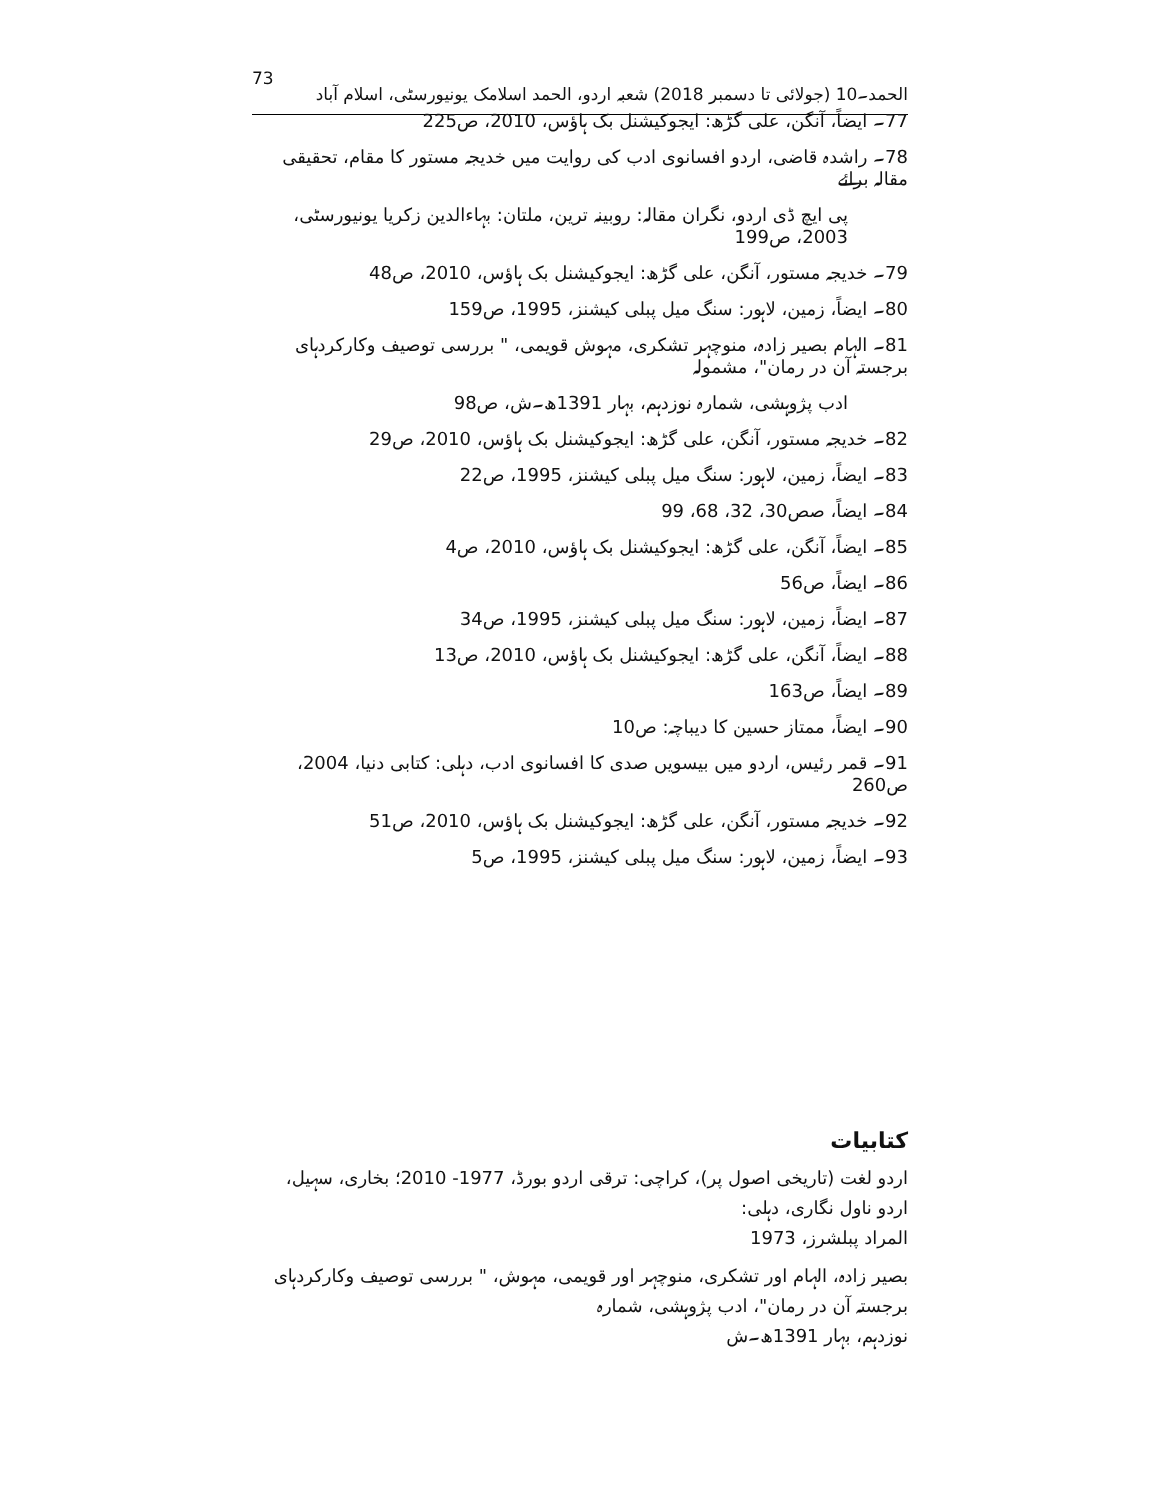73 الحمد۔10 (جولائی تا دسمبر 2018) شعبہ اردو، الحمد اسلامک یونیورسٹی، اسلام آباد
77۔ ایضاً، آنگن، علی گڑھ: ایجوکیشنل بک ہاؤس، 2010، ص225
78۔ راشدہ قاضی، اردو افسانوی ادب کی روایت میں خدیجہ مستور کا مقام، تحقیقی مقالہ برائے
پی ایچ ڈی اردو، نگران مقالہ: روبینہ ترین، ملتان: بہاءالدین زکریا یونیورسٹی، 2003، ص199
79۔ خدیجہ مستور، آنگن، علی گڑھ: ایجوکیشنل بک ہاؤس، 2010، ص48
80۔ ایضاً، زمین، لاہور: سنگ میل پبلی کیشنز، 1995، ص159
81۔ الہام بصیر زادہ، منوچہر تشکری، مہوش قویمی، " بررسی توصیف وکارکردہای برجستہ آن در رمان"، مشمولہ
ادب پژوہشی، شمارہ نوزدہم، بہار 1391ھ۔ش، ص98
82۔ خدیجہ مستور، آنگن، علی گڑھ: ایجوکیشنل بک ہاؤس، 2010، ص29
83۔ ایضاً، زمین، لاہور: سنگ میل پبلی کیشنز، 1995، ص22
84۔ ایضاً، صص30، 32، 68، 99
85۔ ایضاً، آنگن، علی گڑھ: ایجوکیشنل بک ہاؤس، 2010، ص4
86۔ ایضاً، ص56
87۔ ایضاً، زمین، لاہور: سنگ میل پبلی کیشنز، 1995، ص34
88۔ ایضاً، آنگن، علی گڑھ: ایجوکیشنل بک ہاؤس، 2010، ص13
89۔ ایضاً، ص163
90۔ ایضاً، ممتاز حسین کا دیباچہ: ص10
91۔ قمر رئیس، اردو میں بیسویں صدی کا افسانوی ادب، دہلی: کتابی دنیا، 2004، ص260
92۔ خدیجہ مستور، آنگن، علی گڑھ: ایجوکیشنل بک ہاؤس، 2010، ص51
93۔ ایضاً، زمین، لاہور: سنگ میل پبلی کیشنز، 1995، ص5
کتابیات
اردو لغت (تاریخی اصول پر)، کراچی: ترقی اردو بورڈ، 1977- 2010؛ بخاری، سہیل، اردو ناول نگاری، دہلی:
المراد پبلشرز، 1973
بصیر زادہ، الہام اور تشکری، منوچہر اور قویمی، مہوش، " بررسی توصیف وکارکردہای برجستہ آن در رمان"، ادب پژوہشی، شمارہ
نوزدہم، بہار 1391ھ۔ش